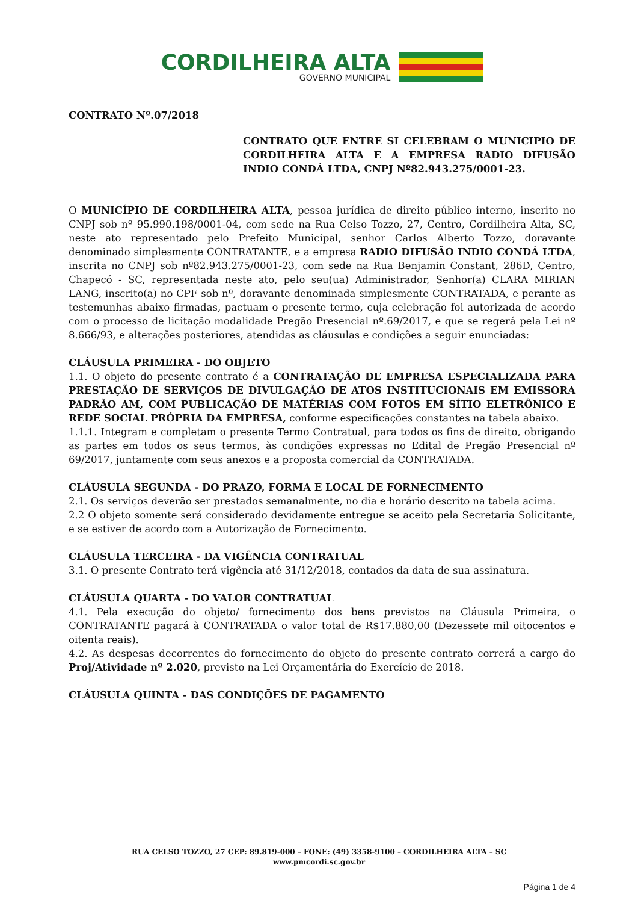CORDILHEIRA ALTA
GOVERNO MUNICIPAL
CONTRATO Nº.07/2018
CONTRATO QUE ENTRE SI CELEBRAM O MUNICIPIO DE CORDILHEIRA ALTA E A EMPRESA RADIO DIFUSÃO INDIO CONDÁ LTDA, CNPJ Nº82.943.275/0001-23.
O MUNICÍPIO DE CORDILHEIRA ALTA, pessoa jurídica de direito público interno, inscrito no CNPJ sob nº 95.990.198/0001-04, com sede na Rua Celso Tozzo, 27, Centro, Cordilheira Alta, SC, neste ato representado pelo Prefeito Municipal, senhor Carlos Alberto Tozzo, doravante denominado simplesmente CONTRATANTE, e a empresa RADIO DIFUSÃO INDIO CONDÁ LTDA, inscrita no CNPJ sob nº82.943.275/0001-23, com sede na Rua Benjamin Constant, 286D, Centro, Chapecó - SC, representada neste ato, pelo seu(ua) Administrador, Senhor(a) CLARA MIRIAN LANG, inscrito(a) no CPF sob nº, doravante denominada simplesmente CONTRATADA, e perante as testemunhas abaixo firmadas, pactuam o presente termo, cuja celebração foi autorizada de acordo com o processo de licitação modalidade Pregão Presencial nº.69/2017, e que se regerá pela Lei nº 8.666/93, e alterações posteriores, atendidas as cláusulas e condições a seguir enunciadas:
CLÁUSULA PRIMEIRA - DO OBJETO
1.1. O objeto do presente contrato é a CONTRATAÇÃO DE EMPRESA ESPECIALIZADA PARA PRESTAÇÃO DE SERVIÇOS DE DIVULGAÇÃO DE ATOS INSTITUCIONAIS EM EMISSORA PADRÃO AM, COM PUBLICAÇÃO DE MATÉRIAS COM FOTOS EM SÍTIO ELETRÔNICO E REDE SOCIAL PRÓPRIA DA EMPRESA, conforme especificações constantes na tabela abaixo.
1.1.1. Integram e completam o presente Termo Contratual, para todos os fins de direito, obrigando as partes em todos os seus termos, às condições expressas no Edital de Pregão Presencial nº 69/2017, juntamente com seus anexos e a proposta comercial da CONTRATADA.
CLÁUSULA SEGUNDA - DO PRAZO, FORMA E LOCAL DE FORNECIMENTO
2.1. Os serviços deverão ser prestados semanalmente, no dia e horário descrito na tabela acima.
2.2 O objeto somente será considerado devidamente entregue se aceito pela Secretaria Solicitante, e se estiver de acordo com a Autorização de Fornecimento.
CLÁUSULA TERCEIRA - DA VIGÊNCIA CONTRATUAL
3.1. O presente Contrato terá vigência até 31/12/2018, contados da data de sua assinatura.
CLÁUSULA QUARTA - DO VALOR CONTRATUAL
4.1. Pela execução do objeto/ fornecimento dos bens previstos na Cláusula Primeira, o CONTRATANTE pagará à CONTRATADA o valor total de R$17.880,00 (Dezessete mil oitocentos e oitenta reais).
4.2. As despesas decorrentes do fornecimento do objeto do presente contrato correrá a cargo do Proj/Atividade nº 2.020, previsto na Lei Orçamentária do Exercício de 2018.
CLÁUSULA QUINTA - DAS CONDIÇÕES DE PAGAMENTO
RUA CELSO TOZZO, 27 CEP: 89.819-000 – FONE: (49) 3358-9100 – CORDILHEIRA ALTA – SC
www.pmcordi.sc.gov.br
Página 1 de 4